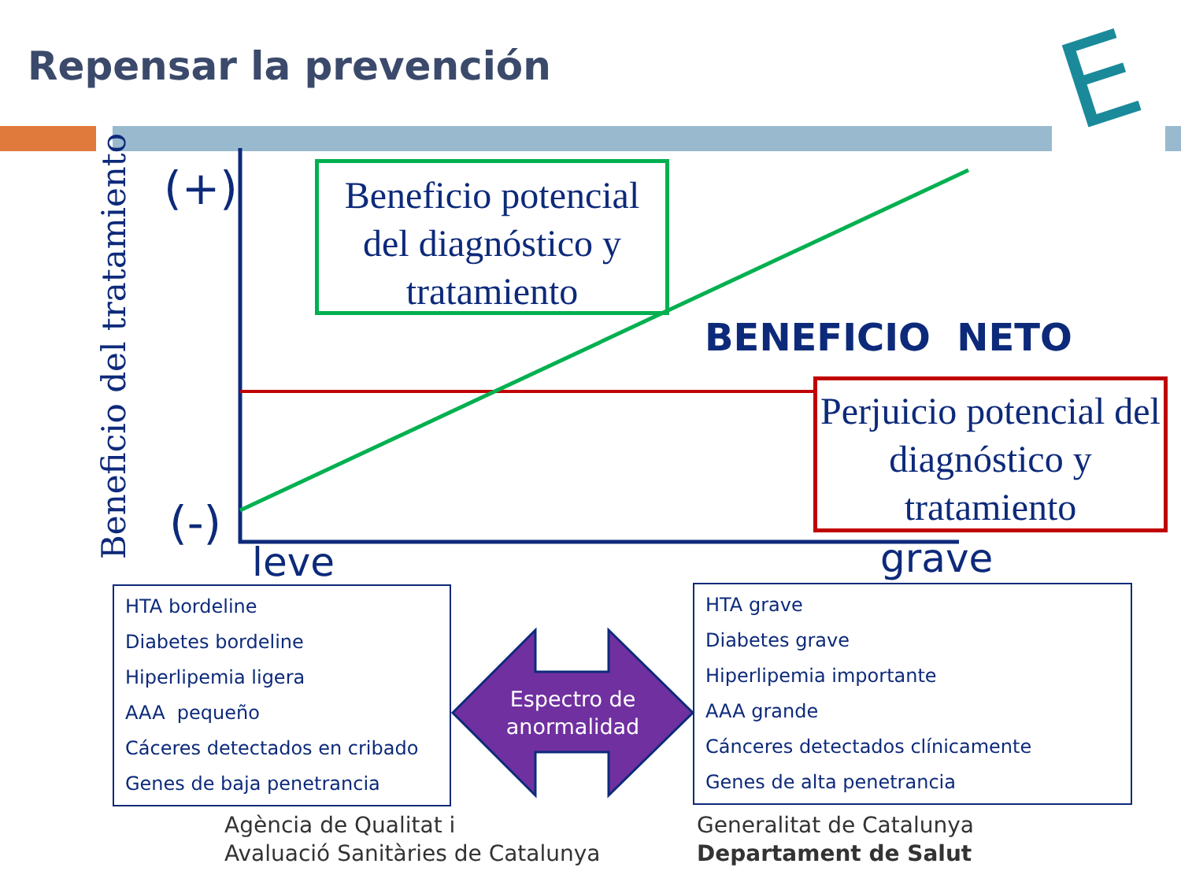Repensar la prevención E
Beneficio del tratamiento
(+)
(-)
leve grave
Beneficio potencial del diagnóstico y tratamiento
BENEFICIO NETO
Perjuicio potencial del diagnóstico y tratamiento
HTA bordeline
Diabetes bordeline
Hiperlipemia ligera
AAA pequeño
Cáceres detectados en cribado
Genes de baja penetrancia
Espectro de anormalidad
HTA grave
Diabetes grave
Hiperlipemia importante
AAA grande
Cánceres detectados clínicamente
Genes de alta penetrancia
Agència de Qualitat i
Avaluació Sanitàries de Catalunya
Generalitat de Catalunya
Departament de Salut